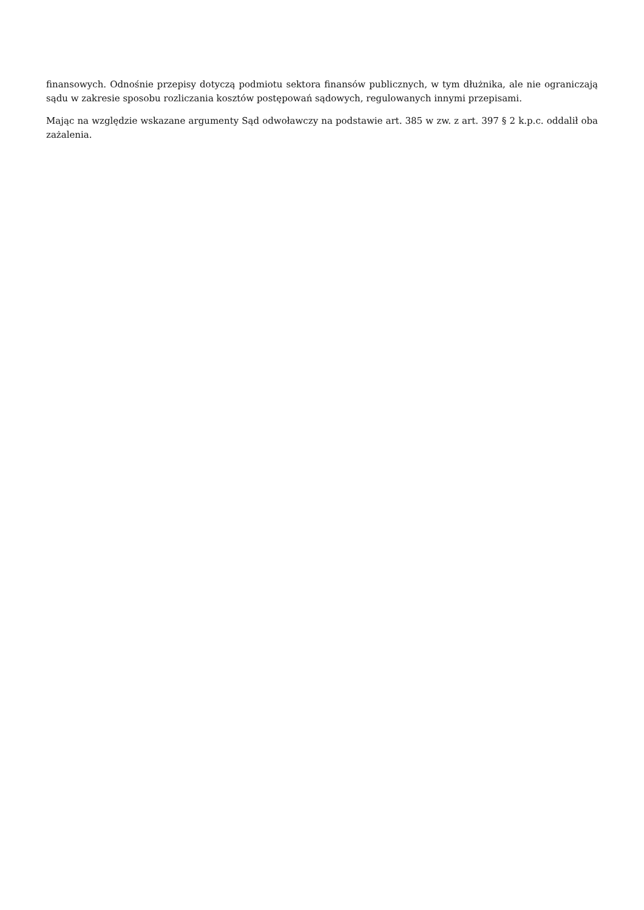finansowych. Odnośnie przepisy dotyczą podmiotu sektora finansów publicznych, w tym dłużnika, ale nie ograniczają sądu w zakresie sposobu rozliczania kosztów postępowań sądowych, regulowanych innymi przepisami.
Mając na względzie wskazane argumenty Sąd odwoławczy na podstawie art. 385 w zw. z art. 397 § 2 k.p.c. oddalił oba zażalenia.